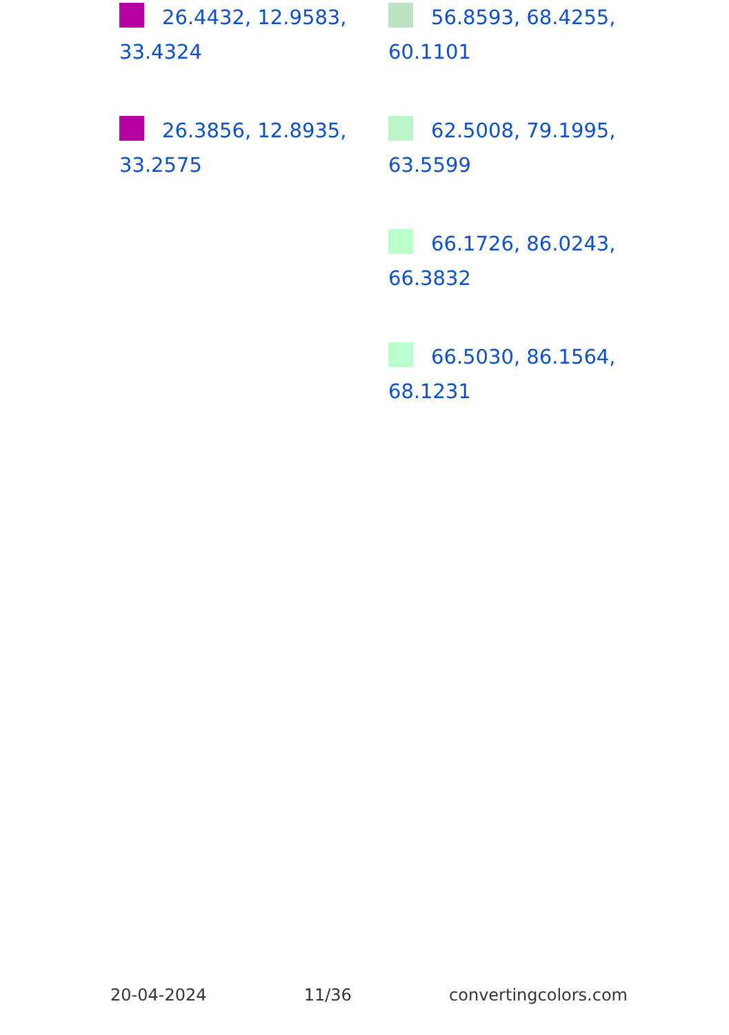26.4432, 12.9583, 33.4324
26.3856, 12.8935, 33.2575
56.8593, 68.4255, 60.1101
62.5008, 79.1995, 63.5599
66.1726, 86.0243, 66.3832
66.5030, 86.1564, 68.1231
20-04-2024 11/36 convertingcolors.com